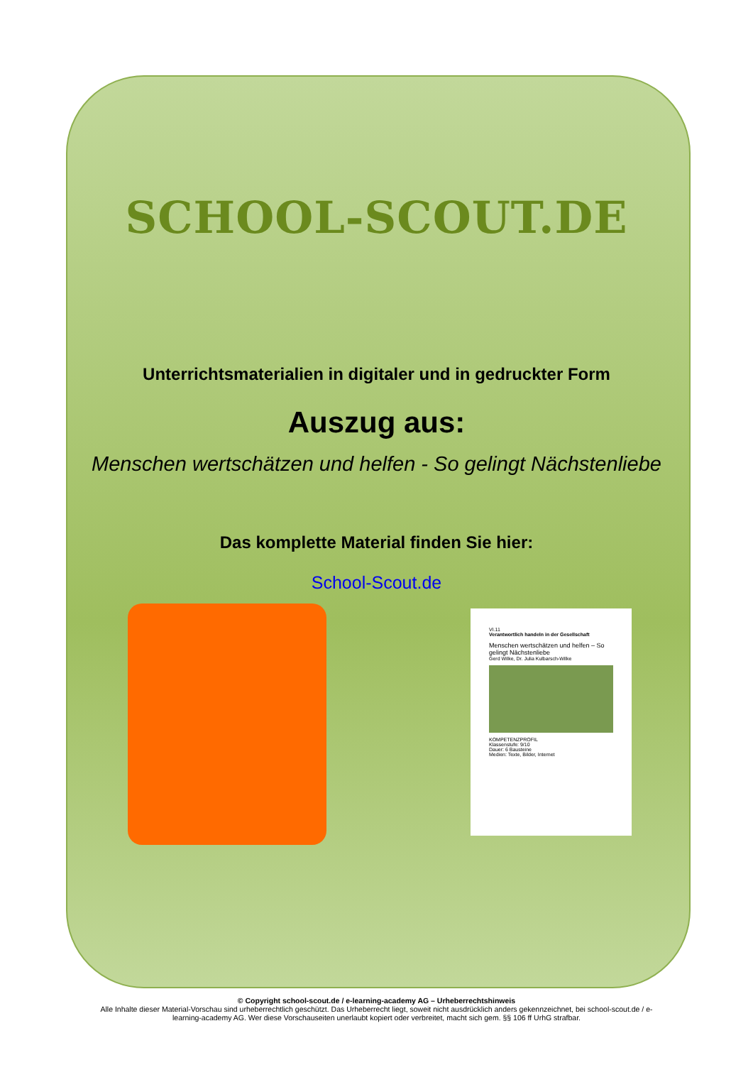SCHOOL-SCOUT.DE
Unterrichtsmaterialien in digitaler und in gedruckter Form
Auszug aus:
Menschen wertschätzen und helfen - So gelingt Nächstenliebe
Das komplette Material finden Sie hier:
School-Scout.de
VI.11
Verantwortlich handeln in der Gesellschaft
Menschen wertschätzen und helfen – So gelingt Nächstenliebe
Gerd Wilke, Dr. Julia Kulbarsch-Wilke
KOMPETENZPROFIL
Klassenstufe: 9/10
Dauer: 6 Bausteine
Medien: Texte, Bilder, Internet
© Copyright school-scout.de / e-learning-academy AG – Urheberrechtshinweis
Alle Inhalte dieser Material-Vorschau sind urheberrechtlich geschützt. Das Urheberrecht liegt, soweit nicht ausdrücklich anders gekennzeichnet, bei school-scout.de / e-
learning-academy AG. Wer diese Vorschauseiten unerlaubt kopiert oder verbreitet, macht sich gem. §§ 106 ff UrhG strafbar.